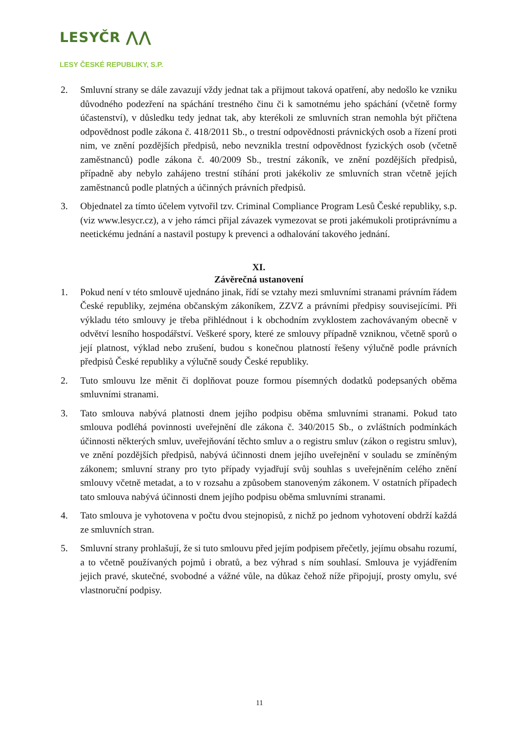LESYČR ⋀⋀
LESY ČESKÉ REPUBLIKY, S.P.
2. Smluvní strany se dále zavazují vždy jednat tak a přijmout taková opatření, aby nedošlo ke vzniku důvodného podezření na spáchání trestného činu či k samotnému jeho spáchání (včetně formy účastenství), v důsledku tedy jednat tak, aby kterékoli ze smluvních stran nemohla být přičtena odpovědnost podle zákona č. 418/2011 Sb., o trestní odpovědnosti právnických osob a řízení proti nim, ve znění pozdějších předpisů, nebo nevznikla trestní odpovědnost fyzických osob (včetně zaměstnanců) podle zákona č. 40/2009 Sb., trestní zákoník, ve znění pozdějších předpisů, případně aby nebylo zahájeno trestní stíhání proti jakékoliv ze smluvních stran včetně jejích zaměstnanců podle platných a účinných právních předpisů.
3. Objednatel za tímto účelem vytvořil tzv. Criminal Compliance Program Lesů České republiky, s.p. (viz www.lesycr.cz), a v jeho rámci přijal závazek vymezovat se proti jakémukoli protiprávnímu a neetickému jednání a nastavil postupy k prevenci a odhalování takového jednání.
XI.
Závěrečná ustanovení
1. Pokud není v této smlouvě ujednáno jinak, řídí se vztahy mezi smluvními stranami právním řádem České republiky, zejména občanským zákoníkem, ZZVZ a právními předpisy souvisejícími. Při výkladu této smlouvy je třeba přihlédnout i k obchodním zvyklostem zachovávaným obecně v odvětví lesního hospodářství. Veškeré spory, které ze smlouvy případně vzniknou, včetně sporů o její platnost, výklad nebo zrušení, budou s konečnou platností řešeny výlučně podle právních předpisů České republiky a výlučně soudy České republiky.
2. Tuto smlouvu lze měnit či doplňovat pouze formou písemných dodatků podepsaných oběma smluvními stranami.
3. Tato smlouva nabývá platnosti dnem jejího podpisu oběma smluvními stranami. Pokud tato smlouva podléhá povinnosti uveřejnění dle zákona č. 340/2015 Sb., o zvláštních podmínkách účinnosti některých smluv, uveřejňování těchto smluv a o registru smluv (zákon o registru smluv), ve znění pozdějších předpisů, nabývá účinnosti dnem jejího uveřejnění v souladu se zmíněným zákonem; smluvní strany pro tyto případy vyjadřují svůj souhlas s uveřejněním celého znění smlouvy včetně metadat, a to v rozsahu a způsobem stanoveným zákonem. V ostatních případech tato smlouva nabývá účinnosti dnem jejího podpisu oběma smluvními stranami.
4. Tato smlouva je vyhotovena v počtu dvou stejnopisů, z nichž po jednom vyhotovení obdrží každá ze smluvních stran.
5. Smluvní strany prohlašují, že si tuto smlouvu před jejím podpisem přečetly, jejímu obsahu rozumí, a to včetně používaných pojmů i obratů, a bez výhrad s ním souhlasí. Smlouva je vyjádřením jejich pravé, skutečné, svobodné a vážné vůle, na důkaz čehož níže připojují, prosty omylu, své vlastnoruční podpisy.
11